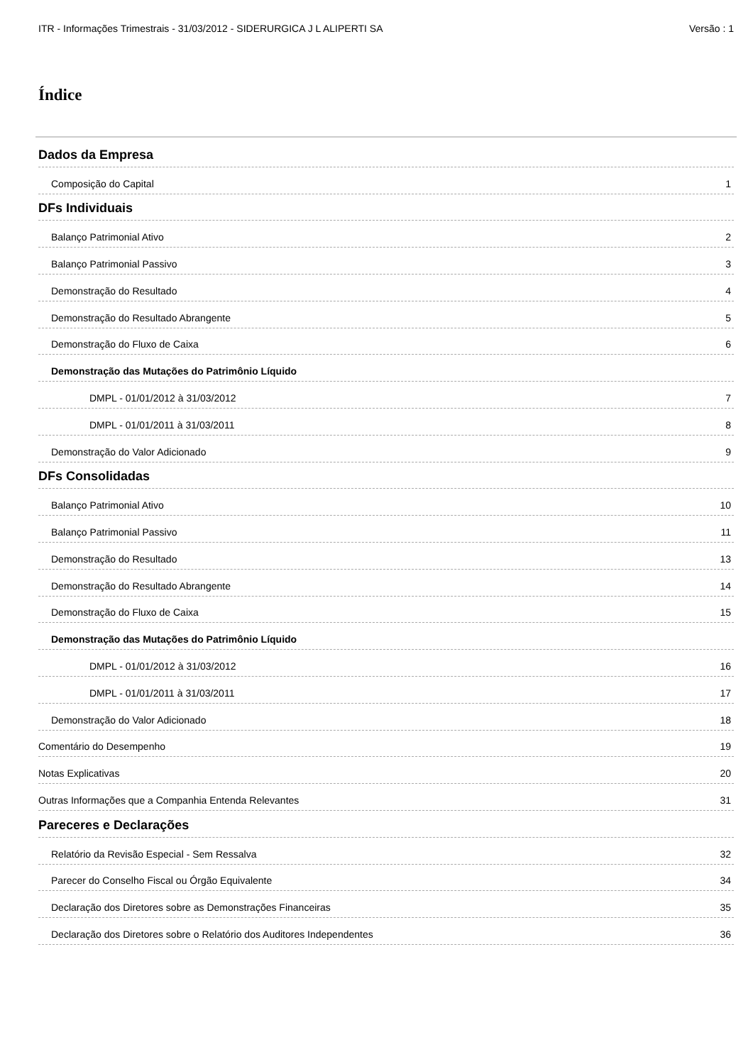ITR - Informações Trimestrais - 31/03/2012 - SIDERURGICA J L ALIPERTI SA Versão : 1
Índice
Dados da Empresa
Composição do Capital 1
DFs Individuais
Balanço Patrimonial Ativo 2
Balanço Patrimonial Passivo 3
Demonstração do Resultado 4
Demonstração do Resultado Abrangente 5
Demonstração do Fluxo de Caixa 6
Demonstração das Mutações do Patrimônio Líquido
DMPL - 01/01/2012 à 31/03/2012 7
DMPL - 01/01/2011 à 31/03/2011 8
Demonstração do Valor Adicionado 9
DFs Consolidadas
Balanço Patrimonial Ativo 10
Balanço Patrimonial Passivo 11
Demonstração do Resultado 13
Demonstração do Resultado Abrangente 14
Demonstração do Fluxo de Caixa 15
Demonstração das Mutações do Patrimônio Líquido
DMPL - 01/01/2012 à 31/03/2012 16
DMPL - 01/01/2011 à 31/03/2011 17
Demonstração do Valor Adicionado 18
Comentário do Desempenho 19
Notas Explicativas 20
Outras Informações que a Companhia Entenda Relevantes 31
Pareceres e Declarações
Relatório da Revisão Especial - Sem Ressalva 32
Parecer do Conselho Fiscal ou Órgão Equivalente 34
Declaração dos Diretores sobre as Demonstrações Financeiras 35
Declaração dos Diretores sobre o Relatório dos Auditores Independentes 36